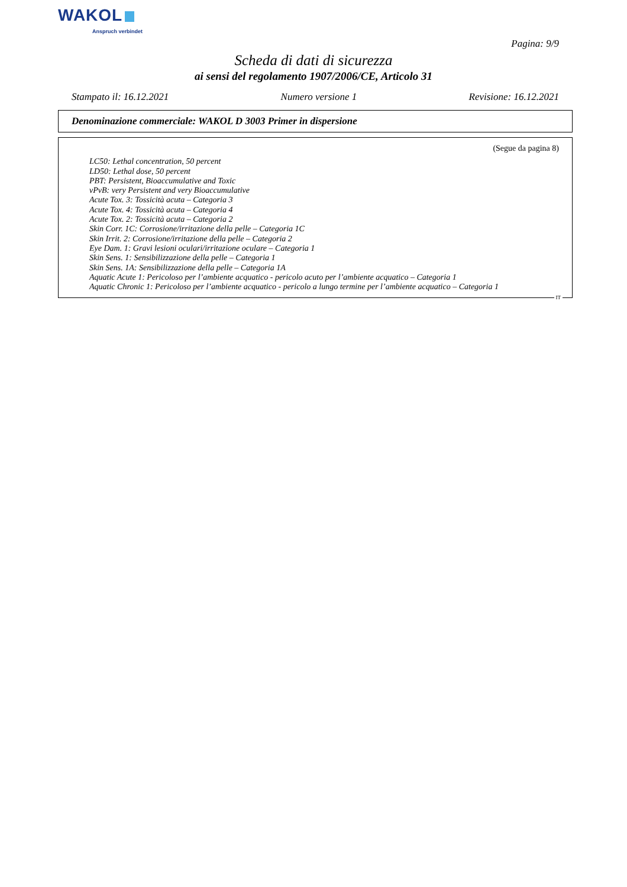WAKOL
Anspruch verbindet
Pagina: 9/9
Scheda di dati di sicurezza
ai sensi del regolamento 1907/2006/CE, Articolo 31
Stampato il: 16.12.2021 Numero versione 1 Revisione: 16.12.2021
Denominazione commerciale: WAKOL D 3003 Primer in dispersione
(Segue da pagina 8)
LC50: Lethal concentration, 50 percent
LD50: Lethal dose, 50 percent
PBT: Persistent, Bioaccumulative and Toxic
vPvB: very Persistent and very Bioaccumulative
Acute Tox. 3: Tossicità acuta – Categoria 3
Acute Tox. 4: Tossicità acuta – Categoria 4
Acute Tox. 2: Tossicità acuta – Categoria 2
Skin Corr. 1C: Corrosione/irritazione della pelle – Categoria 1C
Skin Irrit. 2: Corrosione/irritazione della pelle – Categoria 2
Eye Dam. 1: Gravi lesioni oculari/irritazione oculare – Categoria 1
Skin Sens. 1: Sensibilizzazione della pelle – Categoria 1
Skin Sens. 1A: Sensibilizzazione della pelle – Categoria 1A
Aquatic Acute 1: Pericoloso per l’ambiente acquatico - pericolo acuto per l’ambiente acquatico – Categoria 1
Aquatic Chronic 1: Pericoloso per l’ambiente acquatico - pericolo a lungo termine per l’ambiente acquatico – Categoria 1
IT